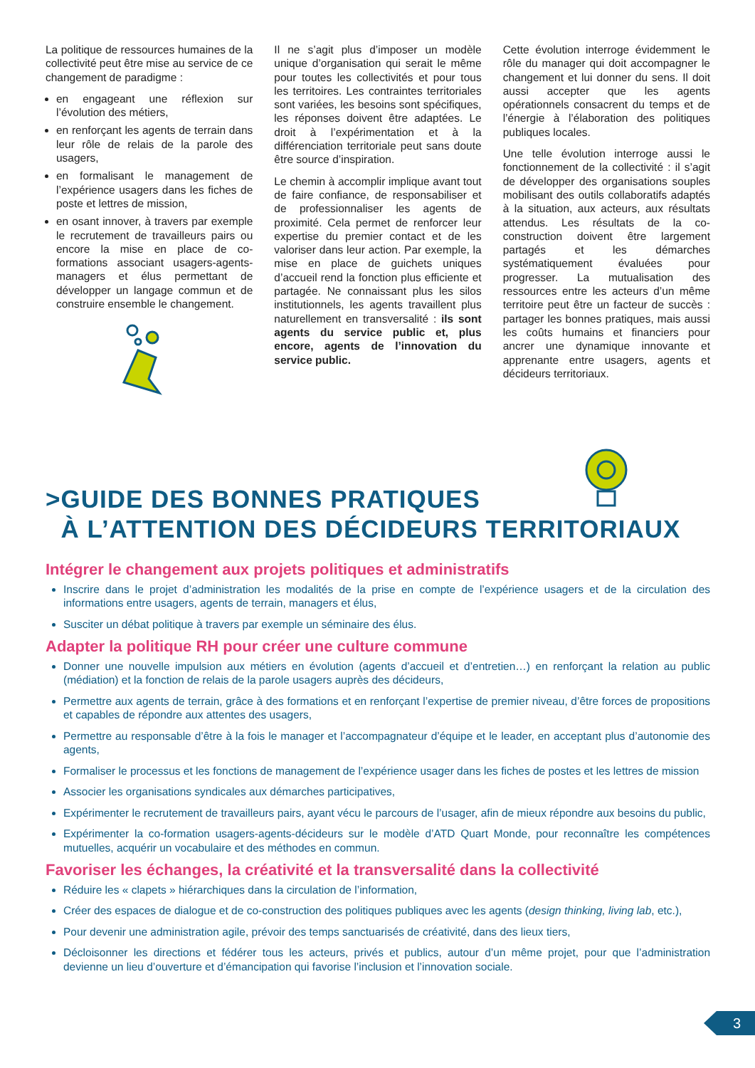La politique de ressources humaines de la collectivité peut être mise au service de ce changement de paradigme :
en engageant une réflexion sur l’évolution des métiers,
en renforçant les agents de terrain dans leur rôle de relais de la parole des usagers,
en formalisant le management de l’expérience usagers dans les fiches de poste et lettres de mission,
en osant innover, à travers par exemple le recrutement de travailleurs pairs ou encore la mise en place de co-formations associant usagers-agents-managers et élus permettant de développer un langage commun et de construire ensemble le changement.
Il ne s’agit plus d’imposer un modèle unique d’organisation qui serait le même pour toutes les collectivités et pour tous les territoires. Les contraintes territoriales sont variées, les besoins sont spécifiques, les réponses doivent être adaptées. Le droit à l’expérimentation et à la différenciation territoriale peut sans doute être source d’inspiration.
Le chemin à accomplir implique avant tout de faire confiance, de responsabiliser et de professionnaliser les agents de proximité. Cela permet de renforcer leur expertise du premier contact et de les valoriser dans leur action. Par exemple, la mise en place de guichets uniques d’accueil rend la fonction plus efficiente et partagée. Ne connaissant plus les silos institutionnels, les agents travaillent plus naturellement en transversalité : ils sont agents du service public et, plus encore, agents de l’innovation du service public.
Cette évolution interroge évidemment le rôle du manager qui doit accompagner le changement et lui donner du sens. Il doit aussi accepter que les agents opérationnels consacrent du temps et de l’énergie à l’élaboration des politiques publiques locales.
Une telle évolution interroge aussi le fonctionnement de la collectivité : il s’agit de développer des organisations souples mobilisant des outils collaboratifs adaptés à la situation, aux acteurs, aux résultats attendus. Les résultats de la co-construction doivent être largement partagés et les démarches systématiquement évaluées pour progresser. La mutualisation des ressources entre les acteurs d’un même territoire peut être un facteur de succès : partager les bonnes pratiques, mais aussi les coûts humains et financiers pour ancrer une dynamique innovante et apprenante entre usagers, agents et décideurs territoriaux.
>GUIDE DES BONNES PRATIQUES
À L’ATTENTION DES DÉCIDEURS TERRITORIAUX
Intégrer le changement aux projets politiques et administratifs
Inscrire dans le projet d’administration les modalités de la prise en compte de l’expérience usagers et de la circulation des informations entre usagers, agents de terrain, managers et élus,
Susciter un débat politique à travers par exemple un séminaire des élus.
Adapter la politique RH pour créer une culture commune
Donner une nouvelle impulsion aux métiers en évolution (agents d’accueil et d’entretien…) en renforçant la relation au public (médiation) et la fonction de relais de la parole usagers auprès des décideurs,
Permettre aux agents de terrain, grâce à des formations et en renforçant l’expertise de premier niveau, d’être forces de propositions et capables de répondre aux attentes des usagers,
Permettre au responsable d’être à la fois le manager et l’accompagnateur d’équipe et le leader, en acceptant plus d’autonomie des agents,
Formaliser le processus et les fonctions de management de l’expérience usager dans les fiches de postes et les lettres de mission
Associer les organisations syndicales aux démarches participatives,
Expérimenter le recrutement de travailleurs pairs, ayant vécu le parcours de l’usager, afin de mieux répondre aux besoins du public,
Expérimenter la co-formation usagers-agents-décideurs sur le modèle d’ATD Quart Monde, pour reconnaître les compétences mutuelles, acquérir un vocabulaire et des méthodes en commun.
Favoriser les échanges, la créativité et la transversalité dans la collectivité
Réduire les « clapets » hiérarchiques dans la circulation de l’information,
Créer des espaces de dialogue et de co-construction des politiques publiques avec les agents (design thinking, living lab, etc.),
Pour devenir une administration agile, prévoir des temps sanctuarisés de créativité, dans des lieux tiers,
Décloisonner les directions et fédérer tous les acteurs, privés et publics, autour d’un même projet, pour que l’administration devienne un lieu d’ouverture et d’émancipation qui favorise l’inclusion et l’innovation sociale.
3